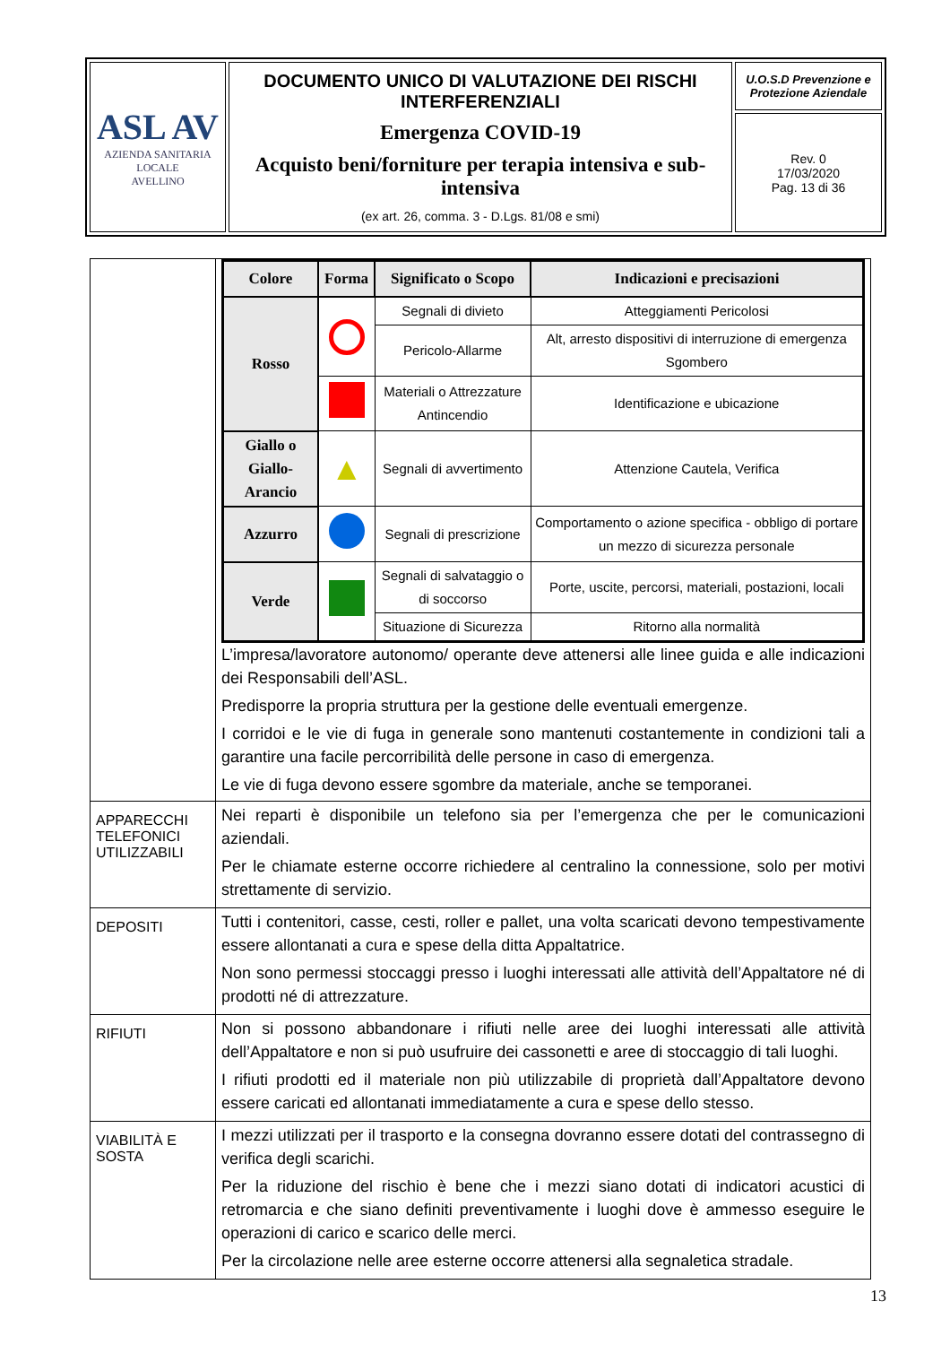| ASL AV AZIENDA SANITARIA LOCALE AVELLINO | DOCUMENTO UNICO DI VALUTAZIONE DEI RISCHI INTERFERENZIALI Emergenza COVID-19 Acquisto beni/forniture per terapia intensiva e sub-intensiva (ex art. 26, comma. 3 - D.Lgs. 81/08 e smi) | U.O.S.D Prevenzione e Protezione Aziendale |
| | | Rev. 0 17/03/2020 Pag. 13 di 36 |
| | / Colore / Forma / Significato o Scopo / Indicazioni e precisazioni / / --- / --- / --- / --- / / Rosso / / Segnali di divieto / Atteggiamenti Pericolosi / / / / Pericolo-Allarme / Alt, arresto dispositivi di interruzione di emergenza Sgombero / / / / Materiali o Attrezzature Antincendio / Identificazione e ubicazione / / Giallo o Giallo-Arancio / ▲ / Segnali di avvertimento / Attenzione Cautela, Verifica / / Azzurro / / Segnali di prescrizione / Comportamento o azione specifica - obbligo di portare un mezzo di sicurezza personale / / Verde / / Segnali di salvataggio o di soccorso / Porte, uscite, percorsi, materiali, postazioni, locali / / / / Situazione di Sicurezza / Ritorno alla normalità / L’impresa/lavoratore autonomo/ operante deve attenersi alle linee guida e alle indicazioni dei Responsabili dell’ASL. Predisporre la propria struttura per la gestione delle eventuali emergenze. I corridoi e le vie di fuga in generale sono mantenuti costantemente in condizioni tali a garantire una facile percorribilità delle persone in caso di emergenza. Le vie di fuga devono essere sgombre da materiale, anche se temporanei. |
| APPARECCHI TELEFONICI UTILIZZABILI | Nei reparti è disponibile un telefono sia per l’emergenza che per le comunicazioni aziendali. Per le chiamate esterne occorre richiedere al centralino la connessione, solo per motivi strettamente di servizio. |
| DEPOSITI | Tutti i contenitori, casse, cesti, roller e pallet, una volta scaricati devono tempestivamente essere allontanati a cura e spese della ditta Appaltatrice. Non sono permessi stoccaggi presso i luoghi interessati alle attività dell’Appaltatore né di prodotti né di attrezzature. |
| RIFIUTI | Non si possono abbandonare i rifiuti nelle aree dei luoghi interessati alle attività dell’Appaltatore e non si può usufruire dei cassonetti e aree di stoccaggio di tali luoghi. I rifiuti prodotti ed il materiale non più utilizzabile di proprietà dall’Appaltatore devono essere caricati ed allontanati immediatamente a cura e spese dello stesso. |
| VIABILITÀ E SOSTA | I mezzi utilizzati per il trasporto e la consegna dovranno essere dotati del contrassegno di verifica degli scarichi. Per la riduzione del rischio è bene che i mezzi siano dotati di indicatori acustici di retromarcia e che siano definiti preventivamente i luoghi dove è ammesso eseguire le operazioni di carico e scarico delle merci. Per la circolazione nelle aree esterne occorre attenersi alla segnaletica stradale. |
13